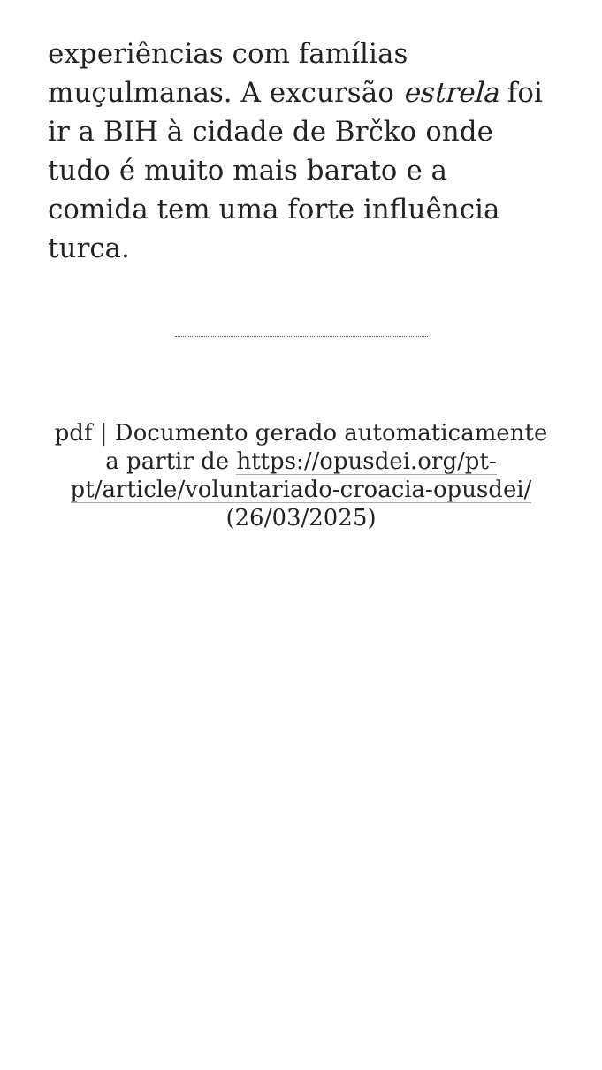experiências com famílias muçulmanas. A excursão estrela foi ir a BIH à cidade de Brčko onde tudo é muito mais barato e a comida tem uma forte influência turca.
pdf | Documento gerado automaticamente a partir de https://opusdei.org/pt-pt/article/voluntariado-croacia-opusdei/ (26/03/2025)